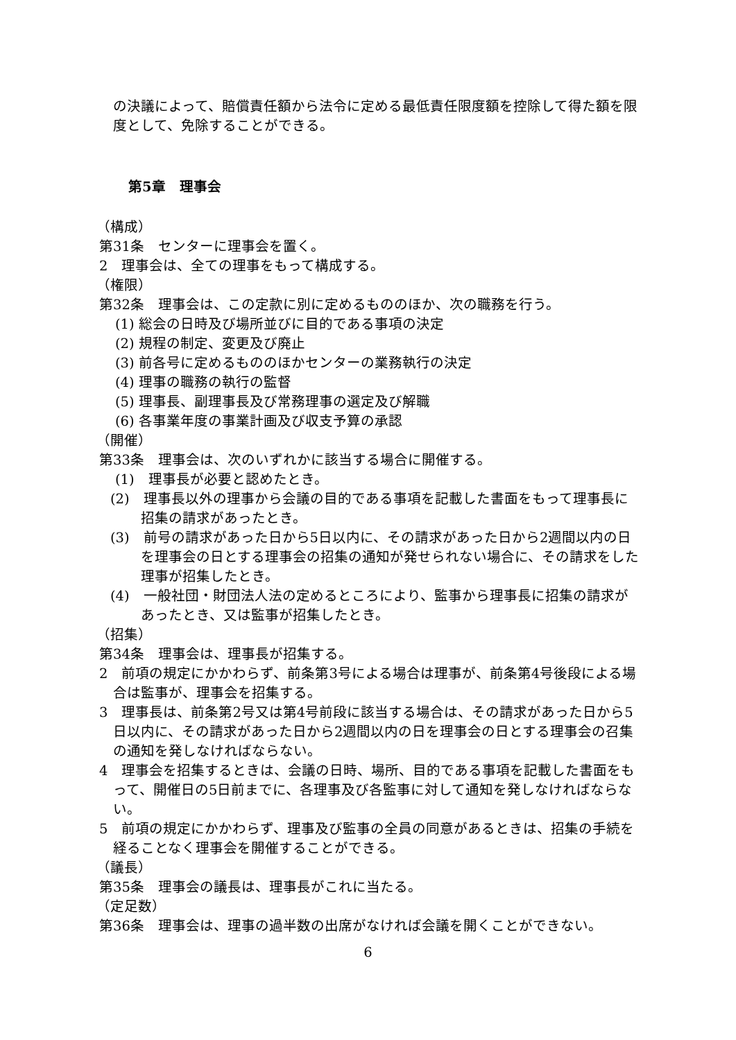の決議によって、賠償責任額から法令に定める最低責任限度額を控除して得た額を限度として、免除することができる。
第5章　理事会
（構成）
第31条　センターに理事会を置く。
2　理事会は、全ての理事をもって構成する。
（権限）
第32条　理事会は、この定款に別に定めるもののほか、次の職務を行う。
(1) 総会の日時及び場所並びに目的である事項の決定
(2) 規程の制定、変更及び廃止
(3) 前各号に定めるもののほかセンターの業務執行の決定
(4) 理事の職務の執行の監督
(5) 理事長、副理事長及び常務理事の選定及び解職
(6) 各事業年度の事業計画及び収支予算の承認
（開催）
第33条　理事会は、次のいずれかに該当する場合に開催する。
(1)　理事長が必要と認めたとき。
(2)　理事長以外の理事から会議の目的である事項を記載した書面をもって理事長に招集の請求があったとき。
(3)　前号の請求があった日から5日以内に、その請求があった日から2週間以内の日を理事会の日とする理事会の招集の通知が発せられない場合に、その請求をした理事が招集したとき。
(4)　一般社団・財団法人法の定めるところにより、監事から理事長に招集の請求があったとき、又は監事が招集したとき。
（招集）
第34条　理事会は、理事長が招集する。
2　前項の規定にかかわらず、前条第3号による場合は理事が、前条第4号後段による場合は監事が、理事会を招集する。
3　理事長は、前条第2号又は第4号前段に該当する場合は、その請求があった日から5日以内に、その請求があった日から2週間以内の日を理事会の日とする理事会の召集の通知を発しなければならない。
4　理事会を招集するときは、会議の日時、場所、目的である事項を記載した書面をもって、開催日の5日前までに、各理事及び各監事に対して通知を発しなければならない。
5　前項の規定にかかわらず、理事及び監事の全員の同意があるときは、招集の手続を経ることなく理事会を開催することができる。
（議長）
第35条　理事会の議長は、理事長がこれに当たる。
（定足数）
第36条　理事会は、理事の過半数の出席がなければ会議を開くことができない。
6